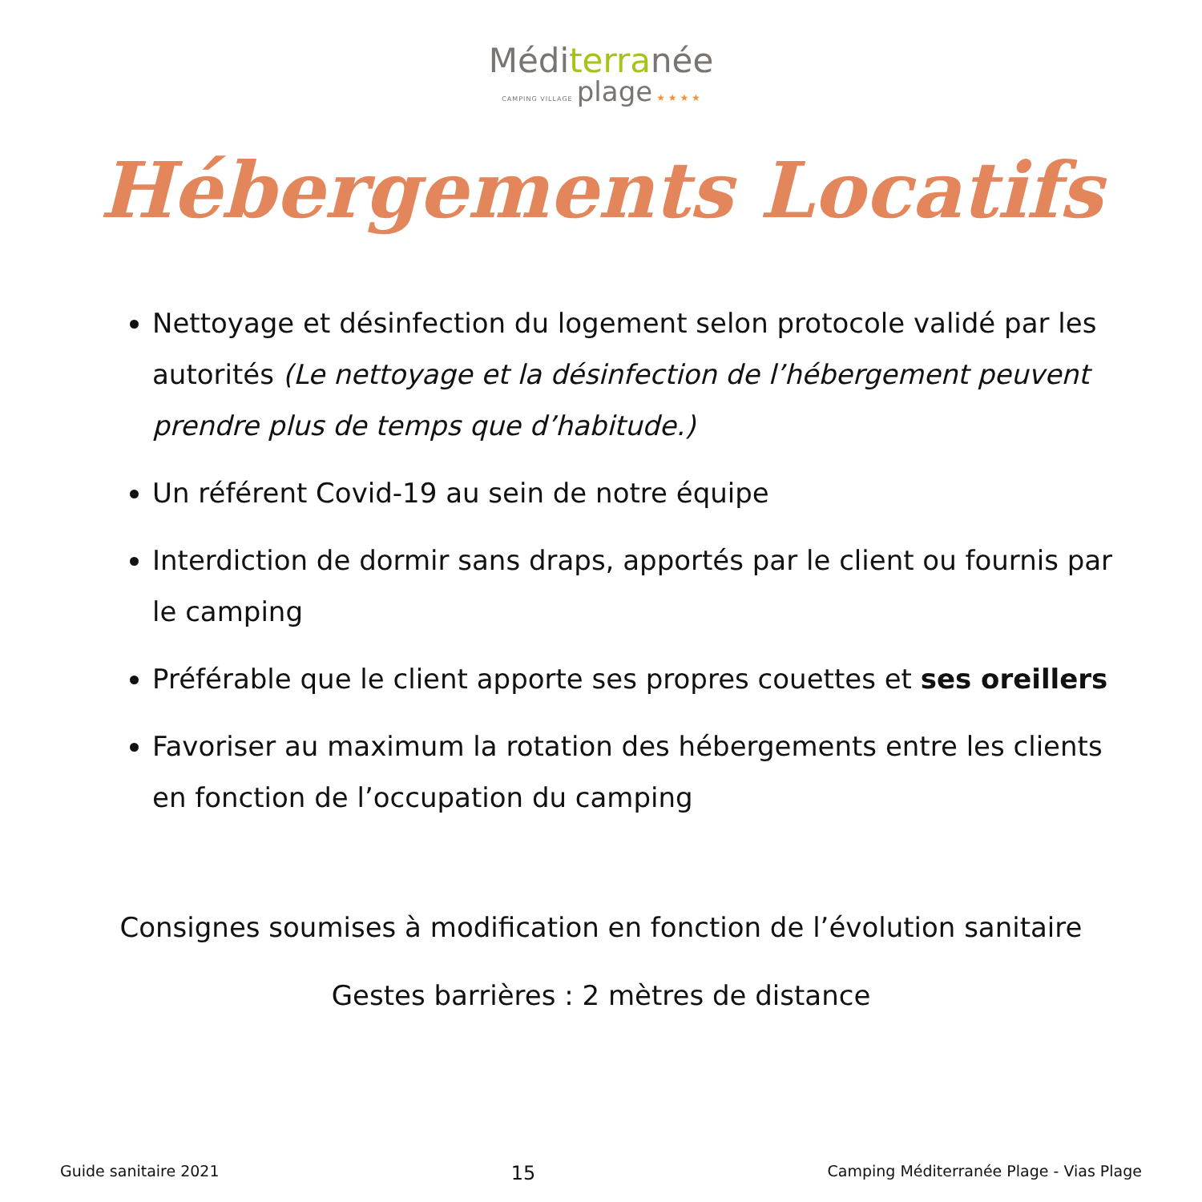Méditerranée
CAMPING VILLAGE plage ★ ★ ★ ★
Hébergements Locatifs
Nettoyage et désinfection du logement selon protocole validé par les autorités (Le nettoyage et la désinfection de l’hébergement peuvent prendre plus de temps que d’habitude.)
Un référent Covid-19 au sein de notre équipe
Interdiction de dormir sans draps, apportés par le client ou fournis par le camping
Préférable que le client apporte ses propres couettes et ses oreillers
Favoriser au maximum la rotation des hébergements entre les clients en fonction de l’occupation du camping
Consignes soumises à modification en fonction de l’évolution sanitaire
Gestes barrières : 2 mètres de distance
Guide sanitaire 2021 15 Camping Méditerranée Plage - Vias Plage